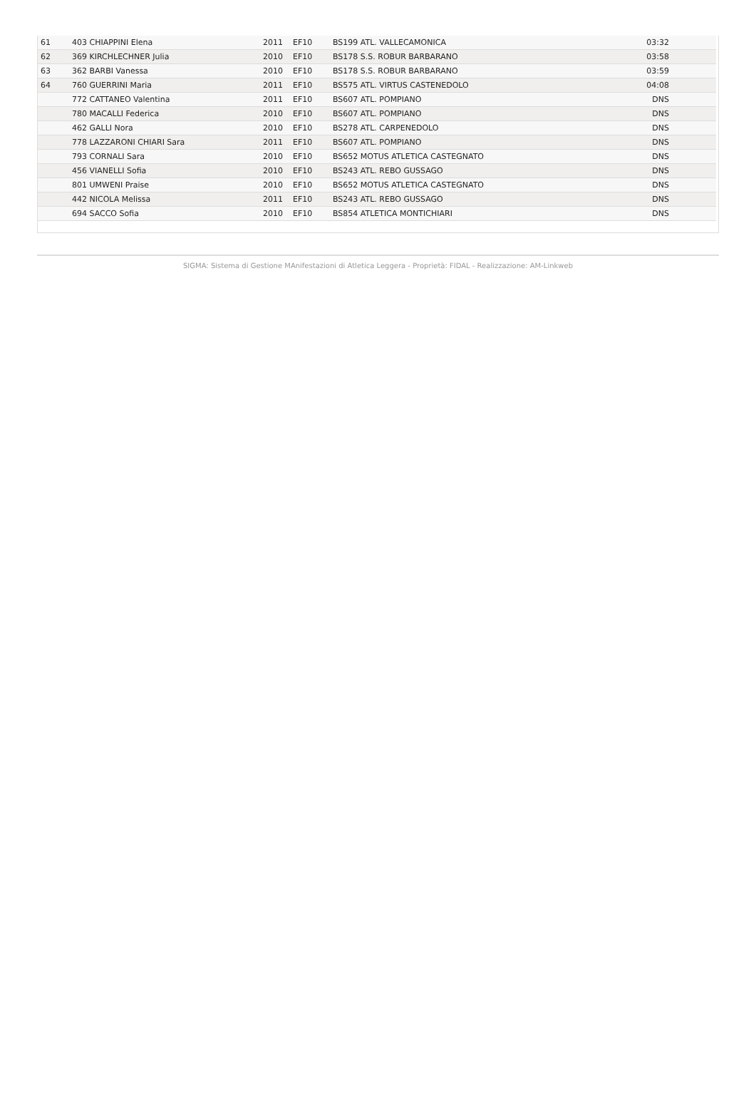| 61 | 403 CHIAPPINI Elena | 2011 | EF10 | BS199 ATL. VALLECAMONICA | 03:32 |
| 62 | 369 KIRCHLECHNER Julia | 2010 | EF10 | BS178 S.S. ROBUR BARBARANO | 03:58 |
| 63 | 362 BARBI Vanessa | 2010 | EF10 | BS178 S.S. ROBUR BARBARANO | 03:59 |
| 64 | 760 GUERRINI Maria | 2011 | EF10 | BS575 ATL. VIRTUS CASTENEDOLO | 04:08 |
| | 772 CATTANEO Valentina | 2011 | EF10 | BS607 ATL. POMPIANO | DNS |
| | 780 MACALLI Federica | 2010 | EF10 | BS607 ATL. POMPIANO | DNS |
| | 462 GALLI Nora | 2010 | EF10 | BS278 ATL. CARPENEDOLO | DNS |
| | 778 LAZZARONI CHIARI Sara | 2011 | EF10 | BS607 ATL. POMPIANO | DNS |
| | 793 CORNALI Sara | 2010 | EF10 | BS652 MOTUS ATLETICA CASTEGNATO | DNS |
| | 456 VIANELLI Sofia | 2010 | EF10 | BS243 ATL. REBO GUSSAGO | DNS |
| | 801 UMWENI Praise | 2010 | EF10 | BS652 MOTUS ATLETICA CASTEGNATO | DNS |
| | 442 NICOLA Melissa | 2011 | EF10 | BS243 ATL. REBO GUSSAGO | DNS |
| | 694 SACCO Sofia | 2010 | EF10 | BS854 ATLETICA MONTICHIARI | DNS |
SIGMA: Sistema di Gestione MAnifestazioni di Atletica Leggera - Proprietà: FIDAL - Realizzazione: AM-Linkweb